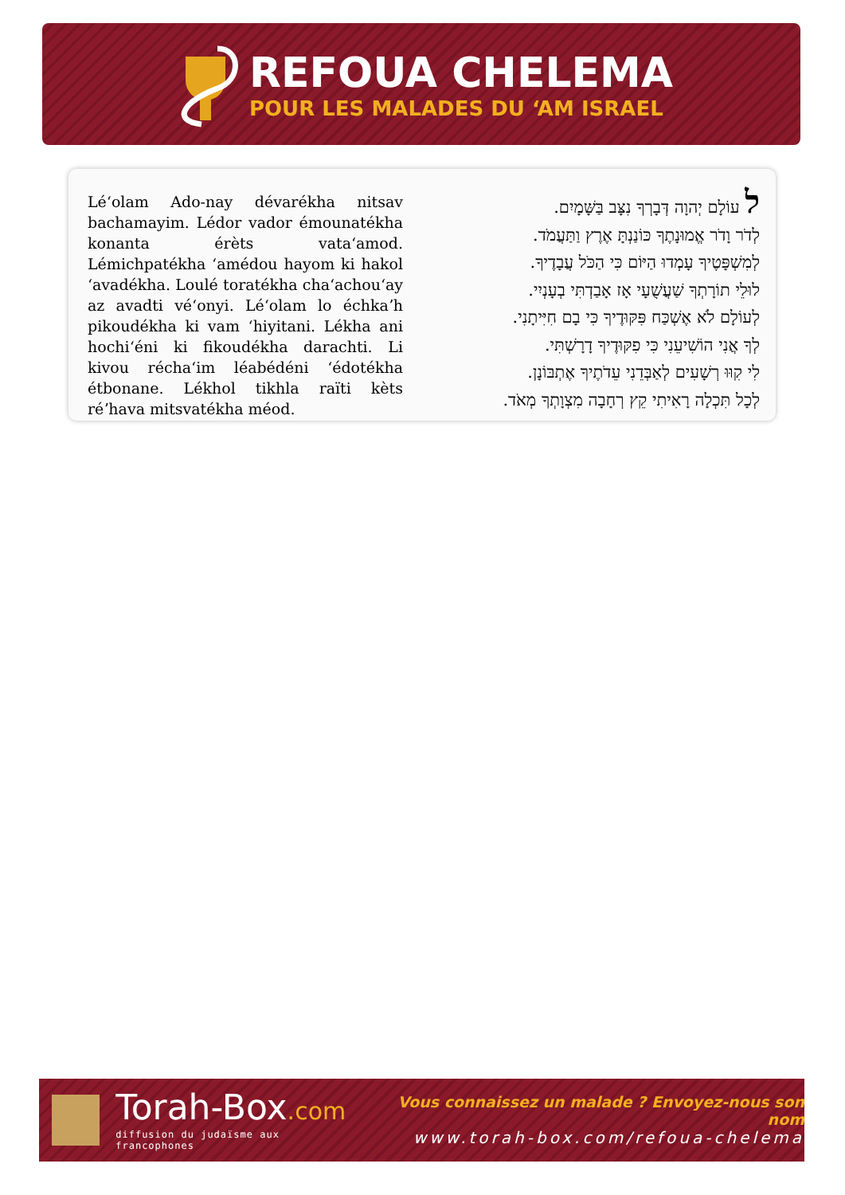REFOUA CHELEMA
POUR LES MALADES DU ‘AM ISRAEL
Léʻolam Ado-nay dévarékha nitsav bachamayim. Lédor vador émounatékha konanta érèts vataʻamod. Lémichpatékha ʻamédou hayom ki hakol ʻavadékha. Loulé toratékha chaʻachouʻay az avadti véʻonyi. Léʻolam lo échkaʼh pikoudékha ki vam ʻhiyitani. Lékha ani hochiʻéni ki fikoudékha darachti. Li kivou réchaʻim léabédéni ʻédotékha étbonane. Lékhol tikhla raïti kèts réʼhava mitsvatékha méod.
ל עוֹלָם יְהוָה דְּבָרְךָ נִצָּב בַּשָּׁמָיִם.
לְדֹר וָדֹר אֱמוּנָתֶךָ כּוֹנַנְתָּ אֶרֶץ וַתַּעֲמֹד.
לְמִשְׁפָּטֶיךָ עָמְדוּ הַיּוֹם כִּי הַכֹּל עֲבָדֶיךָ.
לוּלֵי תוֹרָתְךָ שַׁעֲשֻׁעָי אָז אָבַדְתִּי בְעָנְיִי.
לְעוֹלָם לֹא אֶשְׁכַּח פִּקּוּדֶיךָ כִּי בָם חִיִּיתָנִי.
לְךָ אֲנִי הוֹשִׁיעֵנִי כִּי פִקּוּדֶיךָ דָרָשְׁתִּי.
לִי קִוּוּ רְשָׁעִים לְאַבְּדֵנִי עֵדֹתֶיךָ אֶתְבּוֹנָן.
לְכָל תִּכְלָה רָאִיתִי קֵץ רְחָבָה מִצְוָתְךָ מְאֹד.
Torah-Box.com
diffusion du judaïsme aux francophones
Vous connaissez un malade ? Envoyez-nous son nom
www.torah-box.com/refoua-chelema